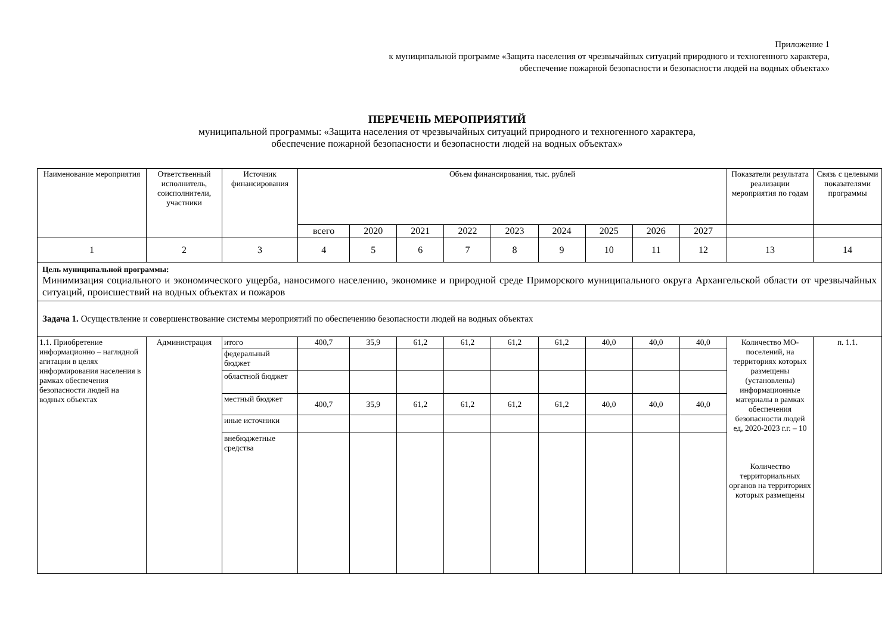Приложение 1
к муниципальной программе «Защита населения от чрезвычайных ситуаций природного и техногенного характера,
обеспечение пожарной безопасности и безопасности людей на водных объектах»
ПЕРЕЧЕНЬ МЕРОПРИЯТИЙ
муниципальной программы: «Защита населения от чрезвычайных ситуаций природного и техногенного характера,
обеспечение пожарной безопасности и безопасности людей на водных объектах»
| Наименование мероприятия | Ответственный исполнитель, соисполнители, участники | Источник финансирования | Объем финансирования, тыс. рублей | | | | | | | | | Показатели результата реализации мероприятия по годам | Связь с целевыми показателями программы |
| --- | --- | --- | --- | --- | --- | --- | --- | --- | --- | --- | --- | --- | --- |
| | | | всего | 2020 | 2021 | 2022 | 2023 | 2024 | 2025 | 2026 | 2027 | | |
| 1 | 2 | 3 | 4 | 5 | 6 | 7 | 8 | 9 | 10 | 11 | 12 | 13 | 14 |
| Цель муниципальной программы: Минимизация социального и экономического ущерба, наносимого населению, экономике и природной среде Приморского муниципального округа Архангельской области от чрезвычайных ситуаций, происшествий на водных объектах и пожаров | | | | | | | | | | | | | |
| Задача 1. Осуществление и совершенствование системы мероприятий по обеспечению безопасности людей на водных объектах | | | | | | | | | | | | | |
| 1.1. Приобретение информационно – наглядной агитации в целях информирования населения в рамках обеспечения безопасности людей на водных объектах | Администрация | итого | 400,7 | 35,9 | 61,2 | 61,2 | 61,2 | 61,2 | 40,0 | 40,0 | 40,0 | Количество МО-поселений, на территориях которых размещены (установлены) информационные материалы в рамках обеспечения безопасности людей ед, 2020-2023 г.г. – 10 Количество территориальных органов на территориях которых размещены | п. 1.1. |
| | | федеральный бюджет | | | | | | | | | | | |
| | | областной бюджет | | | | | | | | | | | |
| | | местный бюджет | 400,7 | 35,9 | 61,2 | 61,2 | 61,2 | 61,2 | 40,0 | 40,0 | 40,0 | | |
| | | иные источники | | | | | | | | | | | |
| | | внебюджетные средства | | | | | | | | | | | |